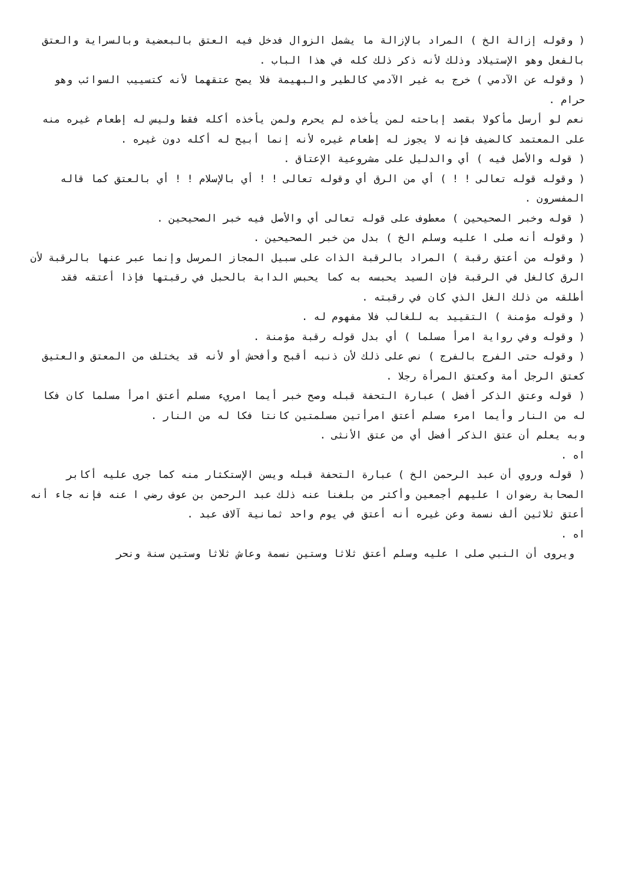( وقوله إزالة الخ ) المراد بالإزالة ما يشمل الزوال فدخل فيه العتق بالبعضية وبالسراية والعتق بالفعل وهو الإستيلاد وذلك لأنه ذكر ذلك كله في هذا الباب .
( وقوله عن الآدمي ) خرج به غير الآدمي كالطير والبهيمة فلا يصح عتقهما لأنه كتسييب السوائب وهو حرام .
نعم لو أرسل مأكولا بقصد إباحته لمن يأخذه لم يحرم ولمن يأخذه أكله فقط وليس له إطعام غيره منه على المعتمد كالضيف فإنه لا يجوز له إطعام غيره لأنه إنما أبيح له أكله دون غيره .
( قوله والأصل فيه ) أي والدليل على مشروعية الإعتاق .
( وقوله قوله تعالى ! ! ) أي من الرق أي وقوله تعالى ! ! أي بالإسلام ! ! أي بالعتق كما قاله المفسرون .
( قوله وخبر الصحيحين ) معطوف على قوله تعالى أي والأصل فيه خبر الصحيحين .
( وقوله أنه صلى ا عليه وسلم الخ ) بدل من خبر الصحيحين .
( وقوله من أعتق رقبة ) المراد بالرقبة الذات على سبيل المجاز المرسل وإنما عبر عنها بالرقبة لأن الرق كالغل في الرقبة فإن السيد يحبسه به كما يحبس الدابة بالحبل في رقبتها فإذا أعتقه فقد أطلقه من ذلك الغل الذي كان في رقبته .
( وقوله مؤمنة ) التقييد به للغالب فلا مفهوم له .
( وقوله وفي رواية امرأ مسلما ) أي بدل قوله رقبة مؤمنة .
( وقوله حتى الفرج بالفرج ) نص على ذلك لأن ذنبه أقبح وأفحش أو لأنه قد يختلف من المعتق والعتيق كعتق الرجل أمة وكعتق المرأة رجلا .
( قوله وعتق الذكر أفضل ) عبارة التحفة قبله وصح خبر أيما امريء مسلم أعتق امرأ مسلما كان فكا له من النار وأيما امرء مسلم أعتق امرأتين مسلمتين كانتا فكا له من النار .
وبه يعلم أن عتق الذكر أفضل أي من عتق الأنثى .
اه .
( قوله وروي أن عبد الرحمن الخ ) عبارة التحفة قبله ويسن الإستكثار منه كما جرى عليه أكابر الصحابة رضوان ا عليهم أجمعين وأكثر من بلغنا عنه ذلك عبد الرحمن بن عوف رضي ا عنه فإنه جاء أنه أعتق ثلاثين ألف نسمة وعن غيره أنه أعتق في يوم واحد ثمانية آلاف عبد .
اه .
ويروى أن النبي صلى ا عليه وسلم أعتق ثلاثا وستين نسمة وعاش ثلاثا وستين سنة ونحر